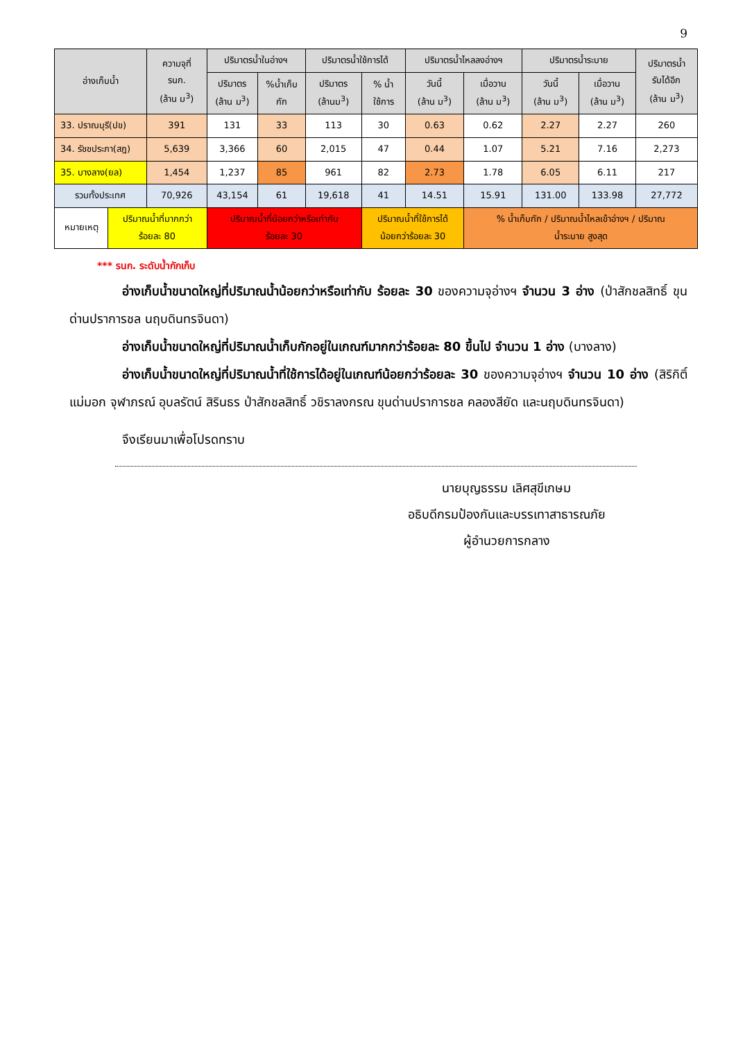9
| อ่างเก็บน้ำ | | ความจุที่ รนก. (ล้าน ม<sup>3</sup>) | ปริมาตรน้ำในอ่างฯ | | ปริมาตรน้ำใช้การได้ | | ปริมาตรน้ำไหลลงอ่างฯ | | ปริมาตรน้ำระบาย | | ปริมาตรน้ำ รับได้อีก (ล้าน ม<sup>3</sup>) |
| --- | --- | --- | --- | --- | --- | --- | --- | --- | --- | --- | --- |
| | | | ปริมาตร (ล้าน ม<sup>3</sup>) | %น้ำเก็บ กัก | ปริมาตร (ล้านม<sup>3</sup>) | % น้ำ ใช้การ | วันนี้ (ล้าน ม<sup>3</sup>) | เมื่อวาน (ล้าน ม<sup>3</sup>) | วันนี้ (ล้าน ม<sup>3</sup>) | เมื่อวาน (ล้าน ม<sup>3</sup>) | |
| 33. ปราณบุรี(ปข) | | 391 | 131 | 33 | 113 | 30 | 0.63 | 0.62 | 2.27 | 2.27 | 260 |
| 34. รัชชประภา(สฎ) | | 5,639 | 3,366 | 60 | 2,015 | 47 | 0.44 | 1.07 | 5.21 | 7.16 | 2,273 |
| 35. บางลาง(ยล) | | 1,454 | 1,237 | 85 | 961 | 82 | 2.73 | 1.78 | 6.05 | 6.11 | 217 |
| รวมทั้งประเทศ | | 70,926 | 43,154 | 61 | 19,618 | 41 | 14.51 | 15.91 | 131.00 | 133.98 | 27,772 |
| หมายเหตุ | ปริมาณน้ำที่มากกว่า ร้อยละ 80 | | ปริมาณน้ำที่น้อยกว่าหรือเท่ากับ ร้อยละ 30 | | | ปริมาณน้ำที่ใช้การได้ น้อยกว่าร้อยละ 30 | | % น้ำเก็บกัก / ปริมาณน้ำไหลเข้าอ่างฯ / ปริมาณ น้ำระบาย สูงสุด | | | |
*** รนก. ระดับน้ำกักเก็บ
อ่างเก็บน้ำขนาดใหญ่ที่ปริมาณน้ำน้อยกว่าหรือเท่ากับ ร้อยละ 30 ของความจุอ่างฯ จำนวน 3 อ่าง (ป่าสักชลสิทธิ์ ขุนด่านปราการชล นฤบดินทรจินดา)
อ่างเก็บน้ำขนาดใหญ่ที่ปริมาณน้ำเก็บกักอยู่ในเกณฑ์มากกว่าร้อยละ 80 ขึ้นไป จำนวน 1 อ่าง (บางลาง)
อ่างเก็บน้ำขนาดใหญ่ที่ปริมาณน้ำที่ใช้การได้อยู่ในเกณฑ์น้อยกว่าร้อยละ 30 ของความจุอ่างฯ จำนวน 10 อ่าง (สิริกิติ์ แม่มอก จุฬาภรณ์ อุบลรัตน์ สิรินธร ป่าสักชลสิทธิ์ วชิราลงกรณ ขุนด่านปราการชล คลองสียัด และนฤบดินทรจินดา)
จึงเรียนมาเพื่อโปรดทราบ
นายบุญธรรม เลิศสุขีเกษม
อธิบดีกรมป้องกันและบรรเทาสาธารณภัย
ผู้อำนวยการกลาง